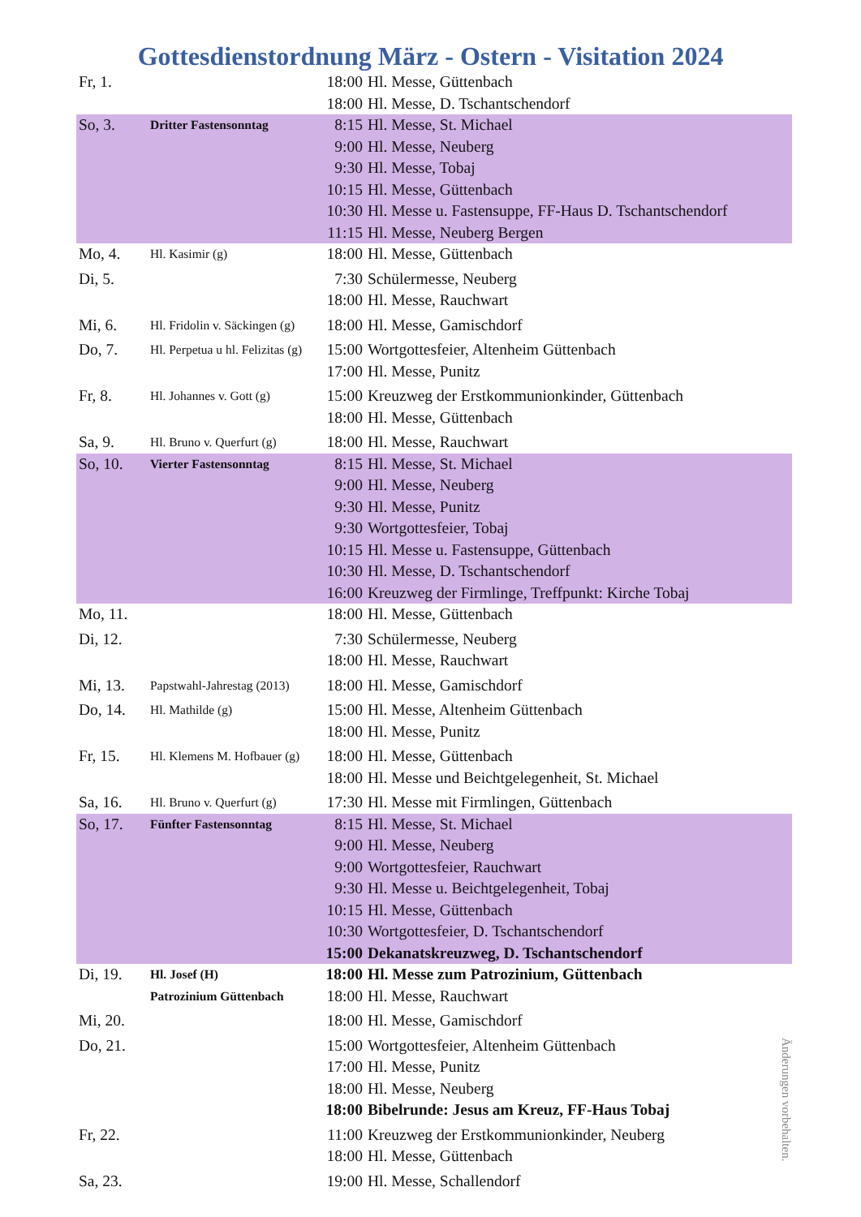Gottesdienstordnung März - Ostern - Visitation 2024
| Fr, 1. | | 18:00 | Hl. Messe, Güttenbach |
| | | 18:00 | Hl. Messe, D. Tschantschendorf |
| So, 3. | Dritter Fastensonntag | 8:15 | Hl. Messe, St. Michael |
| | | 9:00 | Hl. Messe, Neuberg |
| | | 9:30 | Hl. Messe, Tobaj |
| | | 10:15 | Hl. Messe, Güttenbach |
| | | 10:30 | Hl. Messe u. Fastensuppe, FF-Haus D. Tschantschendorf |
| | | 11:15 | Hl. Messe, Neuberg Bergen |
| Mo, 4. | Hl. Kasimir (g) | 18:00 | Hl. Messe, Güttenbach |
| Di, 5. | | 7:30 | Schülermesse, Neuberg |
| | | 18:00 | Hl. Messe, Rauchwart |
| Mi, 6. | Hl. Fridolin v. Säckingen (g) | 18:00 | Hl. Messe, Gamischdorf |
| Do, 7. | Hl. Perpetua u hl. Felizitas (g) | 15:00 | Wortgottesfeier, Altenheim Güttenbach |
| | | 17:00 | Hl. Messe, Punitz |
| Fr, 8. | Hl. Johannes v. Gott (g) | 15:00 | Kreuzweg der Erstkommunionkinder, Güttenbach |
| | | 18:00 | Hl. Messe, Güttenbach |
| Sa, 9. | Hl. Bruno v. Querfurt (g) | 18:00 | Hl. Messe, Rauchwart |
| So, 10. | Vierter Fastensonntag | 8:15 | Hl. Messe, St. Michael |
| | | 9:00 | Hl. Messe, Neuberg |
| | | 9:30 | Hl. Messe, Punitz |
| | | 9:30 | Wortgottesfeier, Tobaj |
| | | 10:15 | Hl. Messe u. Fastensuppe, Güttenbach |
| | | 10:30 | Hl. Messe, D. Tschantschendorf |
| | | 16:00 | Kreuzweg der Firmlinge, Treffpunkt: Kirche Tobaj |
| Mo, 11. | | 18:00 | Hl. Messe, Güttenbach |
| Di, 12. | | 7:30 | Schülermesse, Neuberg |
| | | 18:00 | Hl. Messe, Rauchwart |
| Mi, 13. | Papstwahl-Jahrestag (2013) | 18:00 | Hl. Messe, Gamischdorf |
| Do, 14. | Hl. Mathilde (g) | 15:00 | Hl. Messe, Altenheim Güttenbach |
| | | 18:00 | Hl. Messe, Punitz |
| Fr, 15. | Hl. Klemens M. Hofbauer (g) | 18:00 | Hl. Messe, Güttenbach |
| | | 18:00 | Hl. Messe und Beichtgelegenheit, St. Michael |
| Sa, 16. | Hl. Bruno v. Querfurt (g) | 17:30 | Hl. Messe mit Firmlingen, Güttenbach |
| So, 17. | Fünfter Fastensonntag | 8:15 | Hl. Messe, St. Michael |
| | | 9:00 | Hl. Messe, Neuberg |
| | | 9:00 | Wortgottesfeier, Rauchwart |
| | | 9:30 | Hl. Messe u. Beichtgelegenheit, Tobaj |
| | | 10:15 | Hl. Messe, Güttenbach |
| | | 10:30 | Wortgottesfeier, D. Tschantschendorf |
| | | 15:00 | Dekanatskreuzweg, D. Tschantschendorf |
| Di, 19. | Hl. Josef (H) | 18:00 | Hl. Messe zum Patrozinium, Güttenbach |
| | Patrozinium Güttenbach | 18:00 | Hl. Messe, Rauchwart |
| Mi, 20. | | 18:00 | Hl. Messe, Gamischdorf |
| Do, 21. | | 15:00 | Wortgottesfeier, Altenheim Güttenbach |
| | | 17:00 | Hl. Messe, Punitz |
| | | 18:00 | Hl. Messe, Neuberg |
| | | 18:00 | Bibelrunde: Jesus am Kreuz, FF-Haus Tobaj |
| Fr, 22. | | 11:00 | Kreuzweg der Erstkommunionkinder, Neuberg |
| | | 18:00 | Hl. Messe, Güttenbach |
| Sa, 23. | | 19:00 | Hl. Messe, Schallendorf |
Änderungen vorbehalten.